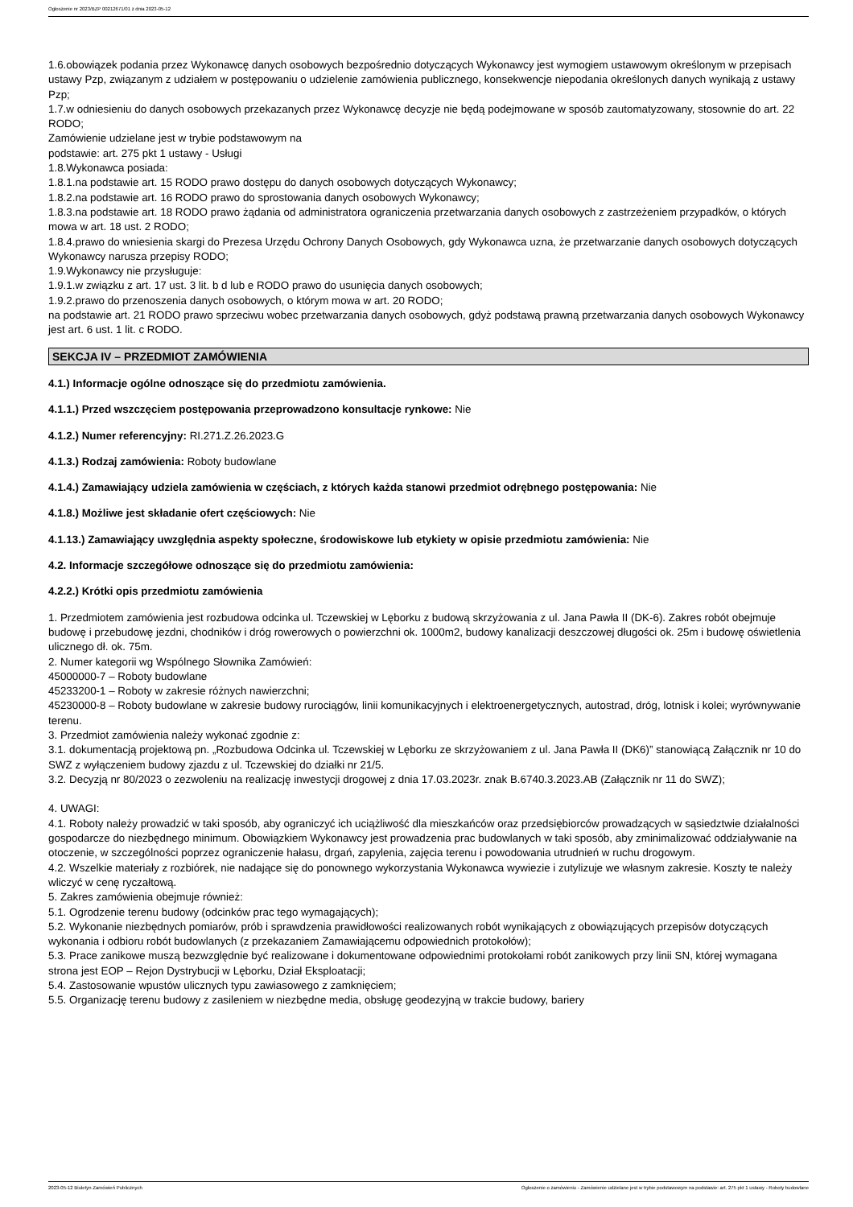Ogłoszenie nr 2023/BZP 00212671/01 z dnia 2023-05-12
1.6.obowiązek podania przez Wykonawcę danych osobowych bezpośrednio dotyczących Wykonawcy jest wymogiem ustawowym określonym w przepisach ustawy Pzp, związanym z udziałem w postępowaniu o udzielenie zamówienia publicznego, konsekwencje niepodania określonych danych wynikają z ustawy Pzp;
1.7.w odniesieniu do danych osobowych przekazanych przez Wykonawcę decyzje nie będą podejmowane w sposób zautomatyzowany, stosownie do art. 22 RODO;
Zamówienie udzielane jest w trybie podstawowym na
podstawie: art. 275 pkt 1 ustawy - Usługi
1.8.Wykonawca posiada:
1.8.1.na podstawie art. 15 RODO prawo dostępu do danych osobowych dotyczących Wykonawcy;
1.8.2.na podstawie art. 16 RODO prawo do sprostowania danych osobowych Wykonawcy;
1.8.3.na podstawie art. 18 RODO prawo żądania od administratora ograniczenia przetwarzania danych osobowych z zastrzeżeniem przypadków, o których mowa w art. 18 ust. 2 RODO;
1.8.4.prawo do wniesienia skargi do Prezesa Urzędu Ochrony Danych Osobowych, gdy Wykonawca uzna, że przetwarzanie danych osobowych dotyczących Wykonawcy narusza przepisy RODO;
1.9.Wykonawcy nie przysługuje:
1.9.1.w związku z art. 17 ust. 3 lit. b d lub e RODO prawo do usunięcia danych osobowych;
1.9.2.prawo do przenoszenia danych osobowych, o którym mowa w art. 20 RODO;
na podstawie art. 21 RODO prawo sprzeciwu wobec przetwarzania danych osobowych, gdyż podstawą prawną przetwarzania danych osobowych Wykonawcy jest art. 6 ust. 1 lit. c RODO.
SEKCJA IV – PRZEDMIOT ZAMÓWIENIA
4.1.) Informacje ogólne odnoszące się do przedmiotu zamówienia.
4.1.1.) Przed wszczęciem postępowania przeprowadzono konsultacje rynkowe: Nie
4.1.2.) Numer referencyjny: RI.271.Z.26.2023.G
4.1.3.) Rodzaj zamówienia: Roboty budowlane
4.1.4.) Zamawiający udziela zamówienia w częściach, z których każda stanowi przedmiot odrębnego postępowania: Nie
4.1.8.) Możliwe jest składanie ofert częściowych: Nie
4.1.13.) Zamawiający uwzględnia aspekty społeczne, środowiskowe lub etykiety w opisie przedmiotu zamówienia: Nie
4.2. Informacje szczegółowe odnoszące się do przedmiotu zamówienia:
4.2.2.) Krótki opis przedmiotu zamówienia
1. Przedmiotem zamówienia jest rozbudowa odcinka ul. Tczewskiej w Lęborku z budową skrzyżowania z ul. Jana Pawła II (DK-6). Zakres robót obejmuje budowę i przebudowę jezdni, chodników i dróg rowerowych o powierzchni ok. 1000m2, budowy kanalizacji deszczowej długości ok. 25m i budowę oświetlenia ulicznego dł. ok. 75m.
2. Numer kategorii wg Wspólnego Słownika Zamówień:
45000000-7 – Roboty budowlane
45233200-1 – Roboty w zakresie różnych nawierzchni;
45230000-8 – Roboty budowlane w zakresie budowy rurociągów, linii komunikacyjnych i elektroenergetycznych, autostrad, dróg, lotnisk i kolei; wyrównywanie terenu.
3. Przedmiot zamówienia należy wykonać zgodnie z:
3.1. dokumentacją projektową pn. „Rozbudowa Odcinka ul. Tczewskiej w Lęborku ze skrzyżowaniem z ul. Jana Pawła II (DK6)” stanowiącą Załącznik nr 10 do SWZ z wyłączeniem budowy zjazdu z ul. Tczewskiej do działki nr 21/5.
3.2. Decyzją nr 80/2023 o zezwoleniu na realizację inwestycji drogowej z dnia 17.03.2023r. znak B.6740.3.2023.AB (Załącznik nr 11 do SWZ);
4. UWAGI:
4.1. Roboty należy prowadzić w taki sposób, aby ograniczyć ich uciążliwość dla mieszkańców oraz przedsiębiorców prowadzących w sąsiedztwie działalności gospodarcze do niezbędnego minimum. Obowiązkiem Wykonawcy jest prowadzenia prac budowlanych w taki sposób, aby zminimalizować oddziaływanie na otoczenie, w szczególności poprzez ograniczenie hałasu, drgań, zapylenia, zajęcia terenu i powodowania utrudnień w ruchu drogowym.
4.2. Wszelkie materiały z rozbiórek, nie nadające się do ponownego wykorzystania Wykonawca wywiezie i zutylizuje we własnym zakresie. Koszty te należy wliczyć w cenę ryczałtową.
5. Zakres zamówienia obejmuje również:
5.1. Ogrodzenie terenu budowy (odcinków prac tego wymagających);
5.2. Wykonanie niezbędnych pomiarów, prób i sprawdzenia prawidłowości realizowanych robót wynikających z obowiązujących przepisów dotyczących wykonania i odbioru robót budowlanych (z przekazaniem Zamawiającemu odpowiednich protokołów);
5.3. Prace zanikowe muszą bezwzględnie być realizowane i dokumentowane odpowiednimi protokołami robót zanikowych przy linii SN, której wymagana strona jest EOP – Rejon Dystrybucji w Lęborku, Dział Eksploatacji;
5.4. Zastosowanie wpustów ulicznych typu zawiasowego z zamknięciem;
5.5. Organizację terenu budowy z zasileniem w niezbędne media, obsługę geodezyjną w trakcie budowy, bariery
2023-05-12 Biuletyn Zamówień Publicznych Ogłoszenie o zamówieniu - Zamówienie udzielane jest w trybie podstawowym na podstawie: art. 275 pkt 1 ustawy - Roboty budowlane